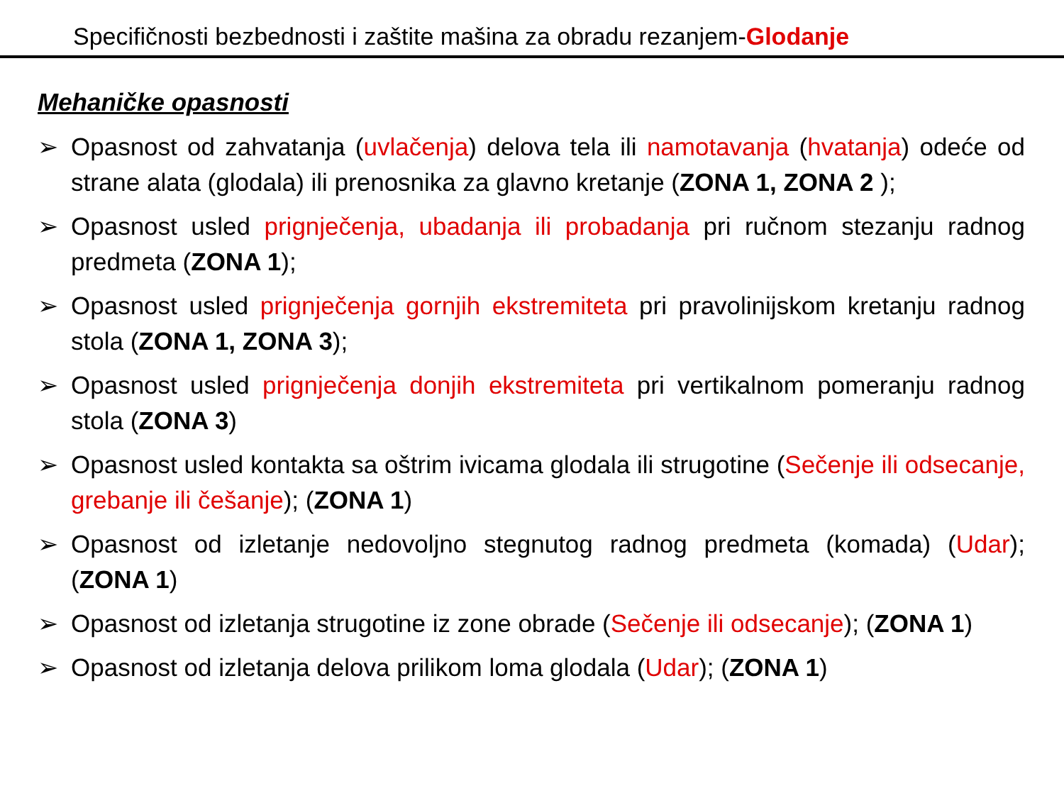Specifičnosti bezbednosti i zaštite mašina za obradu rezanjem-Glodanje
Mehaničke opasnosti
➢ Opasnost od zahvatanja (uvlačenja) delova tela ili namotavanja (hvatanja) odeće od strane alata (glodala) ili prenosnika za glavno kretanje (ZONA 1, ZONA 2 );
➢ Opasnost usled prignječenja, ubadanja ili probadanja pri ručnom stezanju radnog predmeta (ZONA 1);
➢ Opasnost usled prignječenja gornjih ekstremiteta pri pravolinijskom kretanju radnog stola (ZONA 1, ZONA 3);
➢ Opasnost usled prignječenja donjih ekstremiteta pri vertikalnom pomeranju radnog stola (ZONA 3)
➢ Opasnost usled kontakta sa oštrim ivicama glodala ili strugotine (Sečenje ili odsecanje, grebanje ili češanje); (ZONA 1)
➢ Opasnost od izletanje nedovoljno stegnutog radnog predmeta (komada) (Udar); (ZONA 1)
➢ Opasnost od izletanja strugotine iz zone obrade (Sečenje ili odsecanje); (ZONA 1)
➢ Opasnost od izletanja delova prilikom loma glodala (Udar); (ZONA 1)